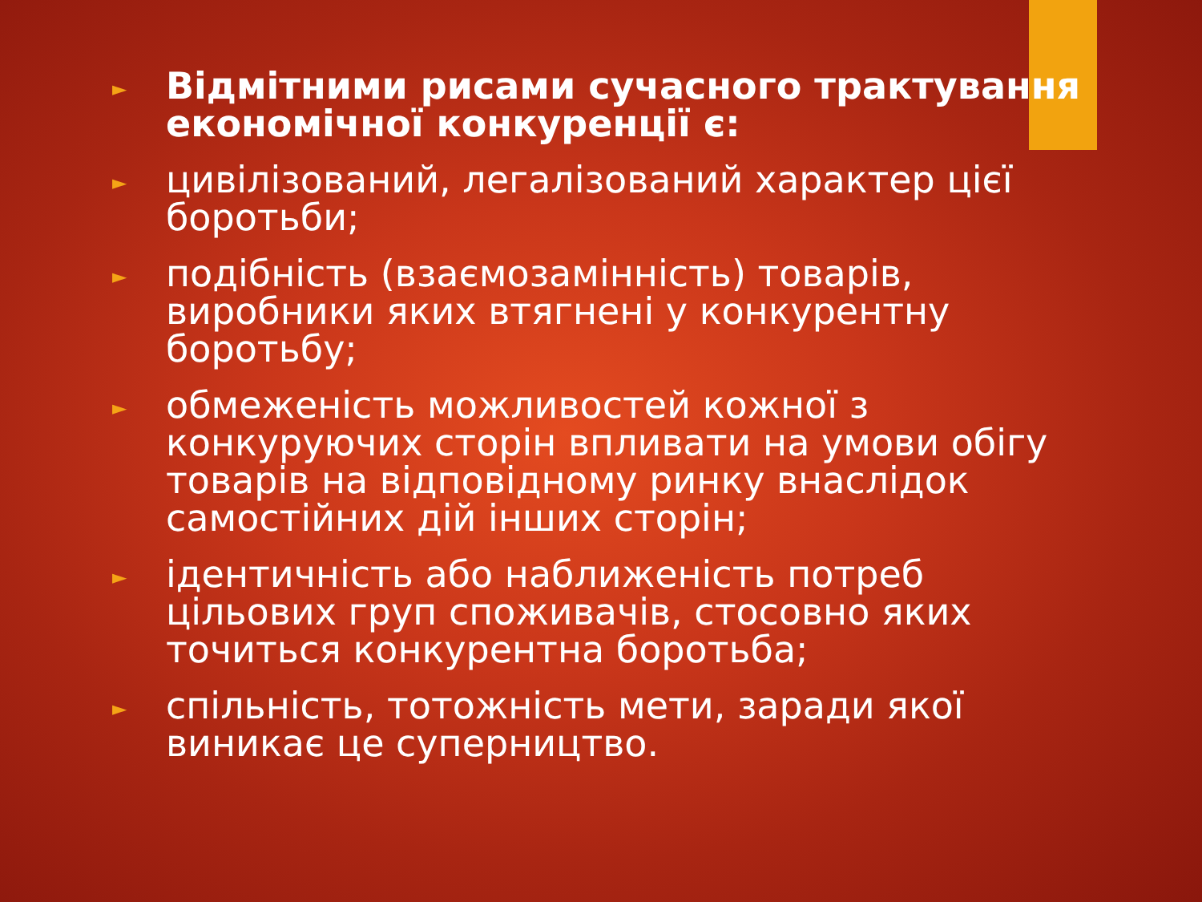► Відмітними рисами сучасного трактування економічної конкуренції є:
► цивілізований, легалізований характер цієї боротьби;
► подібність (взаємозамінність) товарів, виробники яких втягнені у конкурентну боротьбу;
► обмеженість можливостей кожної з конкуруючих сторін впливати на умови обігу товарів на відповідному ринку внаслідок самостійних дій інших сторін;
► ідентичність або наближеність потреб цільових груп споживачів, стосовно яких точиться конкурентна боротьба;
► спільність, тотожність мети, заради якої виникає це суперництво.